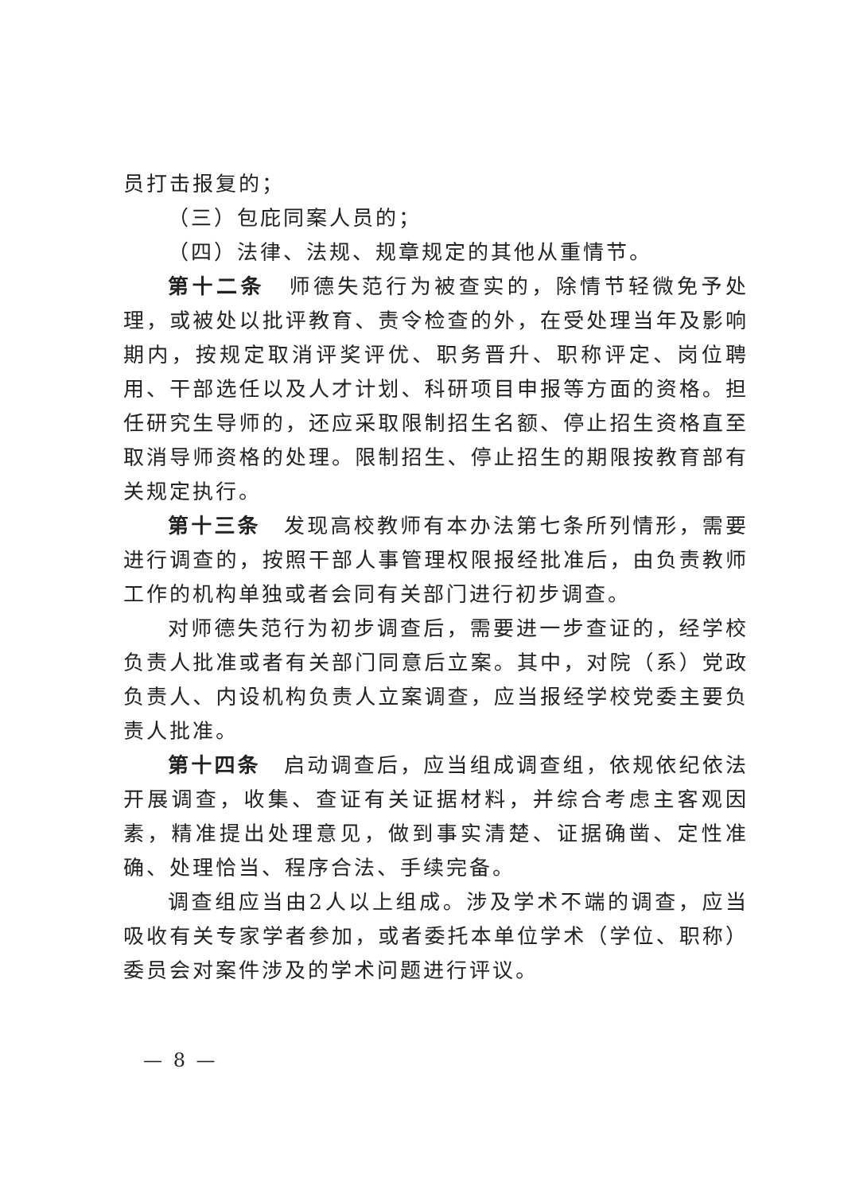员打击报复的；
（三）包庇同案人员的；
（四）法律、法规、规章规定的其他从重情节。
第十二条　师德失范行为被查实的，除情节轻微免予处理，或被处以批评教育、责令检查的外，在受处理当年及影响期内，按规定取消评奖评优、职务晋升、职称评定、岗位聘用、干部选任以及人才计划、科研项目申报等方面的资格。担任研究生导师的，还应采取限制招生名额、停止招生资格直至取消导师资格的处理。限制招生、停止招生的期限按教育部有关规定执行。
第十三条　发现高校教师有本办法第七条所列情形，需要进行调查的，按照干部人事管理权限报经批准后，由负责教师工作的机构单独或者会同有关部门进行初步调查。
对师德失范行为初步调查后，需要进一步查证的，经学校负责人批准或者有关部门同意后立案。其中，对院（系）党政负责人、内设机构负责人立案调查，应当报经学校党委主要负责人批准。
第十四条　启动调查后，应当组成调查组，依规依纪依法开展调查，收集、查证有关证据材料，并综合考虑主客观因素，精准提出处理意见，做到事实清楚、证据确凿、定性准确、处理恰当、程序合法、手续完备。
调查组应当由2人以上组成。涉及学术不端的调查，应当吸收有关专家学者参加，或者委托本单位学术（学位、职称）委员会对案件涉及的学术问题进行评议。
— 8 —